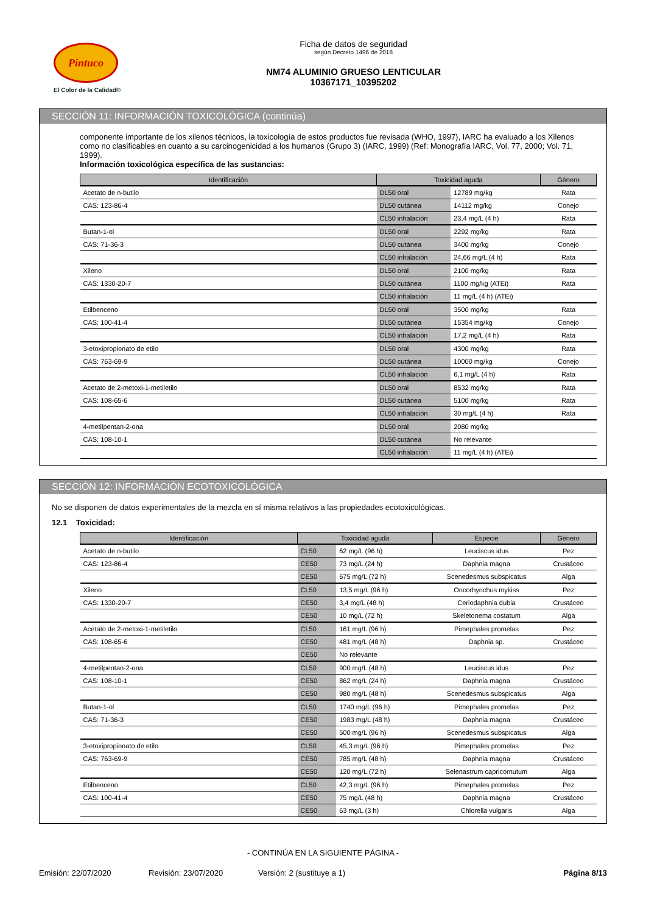Pintuco
El Color de la Calidad®
Ficha de datos de seguridad
según Decreto 1496 de 2018
NM74 ALUMINIO GRUESO LENTICULAR
10367171_10395202
SECCIÓN 11: INFORMACIÓN TOXICOLÓGICA (continúa)
componente importante de los xilenos técnicos, la toxicología de estos productos fue revisada (WHO, 1997), IARC ha evaluado a los Xilenos como no clasificables en cuanto a su carcinogenicidad a los humanos (Grupo 3) (IARC, 1999) (Ref: Monografía IARC, Vol. 77, 2000; Vol. 71, 1999).
Información toxicológica específica de las sustancias:
| Identificación | Toxicidad aguda | | Género |
| --- | --- | --- | --- |
| Acetato de n-butilo | DL50 oral | 12789 mg/kg | Rata |
| CAS: 123-86-4 | DL50 cutánea | 14112 mg/kg | Conejo |
| | CL50 inhalación | 23,4 mg/L (4 h) | Rata |
| Butan-1-ol | DL50 oral | 2292 mg/kg | Rata |
| CAS: 71-36-3 | DL50 cutánea | 3400 mg/kg | Conejo |
| | CL50 inhalación | 24,66 mg/L (4 h) | Rata |
| Xileno | DL50 oral | 2100 mg/kg | Rata |
| CAS: 1330-20-7 | DL50 cutánea | 1100 mg/kg (ATEi) | Rata |
| | CL50 inhalación | 11 mg/L (4 h) (ATEi) | |
| Etilbenceno | DL50 oral | 3500 mg/kg | Rata |
| CAS: 100-41-4 | DL50 cutánea | 15354 mg/kg | Conejo |
| | CL50 inhalación | 17,2 mg/L (4 h) | Rata |
| 3-etoxipropionato de etilo | DL50 oral | 4300 mg/kg | Rata |
| CAS: 763-69-9 | DL50 cutánea | 10000 mg/kg | Conejo |
| | CL50 inhalación | 6,1 mg/L (4 h) | Rata |
| Acetato de 2-metoxi-1-metiletilo | DL50 oral | 8532 mg/kg | Rata |
| CAS: 108-65-6 | DL50 cutánea | 5100 mg/kg | Rata |
| | CL50 inhalación | 30 mg/L (4 h) | Rata |
| 4-metilpentan-2-ona | DL50 oral | 2080 mg/kg | |
| CAS: 108-10-1 | DL50 cutánea | No relevante | |
| | CL50 inhalación | 11 mg/L (4 h) (ATEi) | |
SECCIÓN 12: INFORMACIÓN ECOTOXICOLÓGICA
No se disponen de datos experimentales de la mezcla en sí misma relativos a las propiedades ecotoxicológicas.
12.1 Toxicidad:
| Identificación | Toxicidad aguda | | Especie | Género |
| --- | --- | --- | --- | --- |
| Acetato de n-butilo | CL50 | 62 mg/L (96 h) | Leuciscus idus | Pez |
| CAS: 123-86-4 | CE50 | 73 mg/L (24 h) | Daphnia magna | Crustáceo |
| | CE50 | 675 mg/L (72 h) | Scenedesmus subspicatus | Alga |
| Xileno | CL50 | 13,5 mg/L (96 h) | Oncorhynchus mykiss | Pez |
| CAS: 1330-20-7 | CE50 | 3,4 mg/L (48 h) | Ceriodaphnia dubia | Crustáceo |
| | CE50 | 10 mg/L (72 h) | Skeletonema costatum | Alga |
| Acetato de 2-metoxi-1-metiletilo | CL50 | 161 mg/L (96 h) | Pimephales promelas | Pez |
| CAS: 108-65-6 | CE50 | 481 mg/L (48 h) | Daphnia sp. | Crustáceo |
| | CE50 | No relevante | | |
| 4-metilpentan-2-ona | CL50 | 900 mg/L (48 h) | Leuciscus idus | Pez |
| CAS: 108-10-1 | CE50 | 862 mg/L (24 h) | Daphnia magna | Crustáceo |
| | CE50 | 980 mg/L (48 h) | Scenedesmus subspicatus | Alga |
| Butan-1-ol | CL50 | 1740 mg/L (96 h) | Pimephales promelas | Pez |
| CAS: 71-36-3 | CE50 | 1983 mg/L (48 h) | Daphnia magna | Crustáceo |
| | CE50 | 500 mg/L (96 h) | Scenedesmus subspicatus | Alga |
| 3-etoxipropionato de etilo | CL50 | 45,3 mg/L (96 h) | Pimephales promelas | Pez |
| CAS: 763-69-9 | CE50 | 785 mg/L (48 h) | Daphnia magna | Crustáceo |
| | CE50 | 120 mg/L (72 h) | Selenastrum capricornutum | Alga |
| Etilbenceno | CL50 | 42,3 mg/L (96 h) | Pimephales promelas | Pez |
| CAS: 100-41-4 | CE50 | 75 mg/L (48 h) | Daphnia magna | Crustáceo |
| | CE50 | 63 mg/L (3 h) | Chlorella vulgaris | Alga |
- CONTINÚA EN LA SIGUIENTE PÁGINA -
Emisión: 22/07/2020 Revisión: 23/07/2020 Versión: 2 (sustituye a 1) Página 8/13